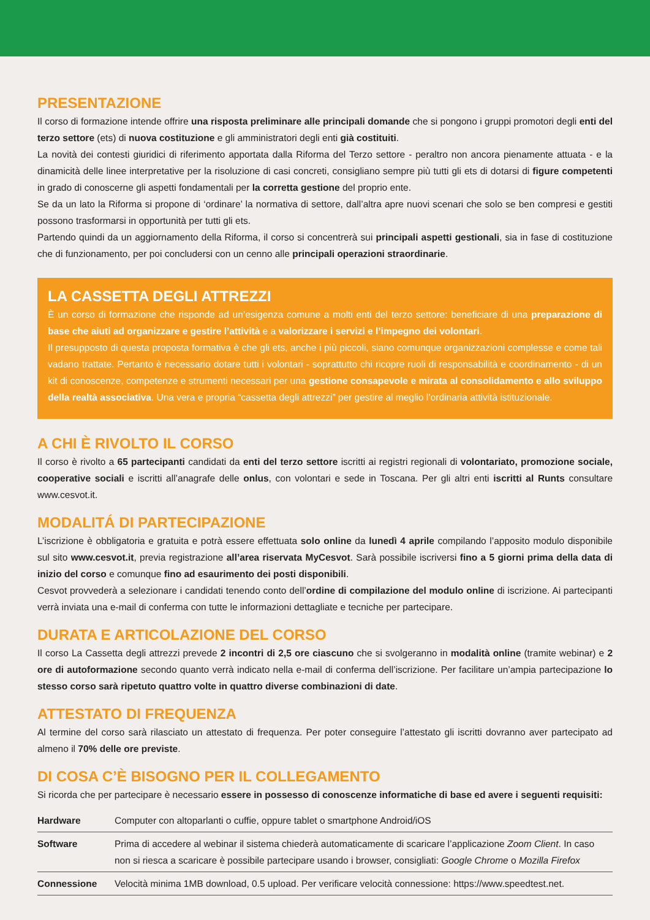PRESENTAZIONE
Il corso di formazione intende offrire una risposta preliminare alle principali domande che si pongono i gruppi promotori degli enti del terzo settore (ets) di nuova costituzione e gli amministratori degli enti già costituiti.
La novità dei contesti giuridici di riferimento apportata dalla Riforma del Terzo settore - peraltro non ancora pienamente attuata - e la dinamicità delle linee interpretative per la risoluzione di casi concreti, consigliano sempre più tutti gli ets di dotarsi di figure competenti in grado di conoscerne gli aspetti fondamentali per la corretta gestione del proprio ente.
Se da un lato la Riforma si propone di ‘ordinare’ la normativa di settore, dall’altra apre nuovi scenari che solo se ben compresi e gestiti possono trasformarsi in opportunità per tutti gli ets.
Partendo quindi da un aggiornamento della Riforma, il corso si concentrerà sui principali aspetti gestionali, sia in fase di costituzione che di funzionamento, per poi concludersi con un cenno alle principali operazioni straordinarie.
LA CASSETTA DEGLI ATTREZZI
È un corso di formazione che risponde ad un’esigenza comune a molti enti del terzo settore: beneficiare di una preparazione di base che aiuti ad organizzare e gestire l’attività e a valorizzare i servizi e l’impegno dei volontari.
Il presupposto di questa proposta formativa è che gli ets, anche i più piccoli, siano comunque organizzazioni complesse e come tali vadano trattate. Pertanto è necessario dotare tutti i volontari - soprattutto chi ricopre ruoli di responsabilità e coordinamento - di un kit di conoscenze, competenze e strumenti necessari per una gestione consapevole e mirata al consolidamento e allo sviluppo della realtà associativa. Una vera e propria “cassetta degli attrezzi” per gestire al meglio l’ordinaria attività istituzionale.
A CHI È RIVOLTO IL CORSO
Il corso è rivolto a 65 partecipanti candidati da enti del terzo settore iscritti ai registri regionali di volontariato, promozione sociale, cooperative sociali e iscritti all’anagrafe delle onlus, con volontari e sede in Toscana. Per gli altri enti iscritti al Runts consultare www.cesvot.it.
MODALITÁ DI PARTECIPAZIONE
L’iscrizione è obbligatoria e gratuita e potrà essere effettuata solo online da lunedì 4 aprile compilando l’apposito modulo disponibile sul sito www.cesvot.it, previa registrazione all’area riservata MyCesvot. Sarà possibile iscriversi fino a 5 giorni prima della data di inizio del corso e comunque fino ad esaurimento dei posti disponibili.
Cesvot provvederà a selezionare i candidati tenendo conto dell’ordine di compilazione del modulo online di iscrizione. Ai partecipanti verrà inviata una e-mail di conferma con tutte le informazioni dettagliate e tecniche per partecipare.
DURATA E ARTICOLAZIONE DEL CORSO
Il corso La Cassetta degli attrezzi prevede 2 incontri di 2,5 ore ciascuno che si svolgeranno in modalità online (tramite webinar) e 2 ore di autoformazione secondo quanto verrà indicato nella e-mail di conferma dell’iscrizione. Per facilitare un’ampia partecipazione lo stesso corso sarà ripetuto quattro volte in quattro diverse combinazioni di date.
ATTESTATO DI FREQUENZA
Al termine del corso sarà rilasciato un attestato di frequenza. Per poter conseguire l’attestato gli iscritti dovranno aver partecipato ad almeno il 70% delle ore previste.
DI COSA C’È BISOGNO PER IL COLLEGAMENTO
Si ricorda che per partecipare è necessario essere in possesso di conoscenze informatiche di base ed avere i seguenti requisiti:
| Hardware | Computer con altoparlanti o cuffie, oppure tablet o smartphone Android/iOS |
| Software | Prima di accedere al webinar il sistema chiederà automaticamente di scaricare l’applicazione Zoom Client . In caso non si riesca a scaricare è possibile partecipare usando i browser, consigliati: Google Chrome o Mozilla Firefox |
| Connessione | Velocità minima 1MB download, 0.5 upload. Per verificare velocità connessione: https://www.speedtest.net. |